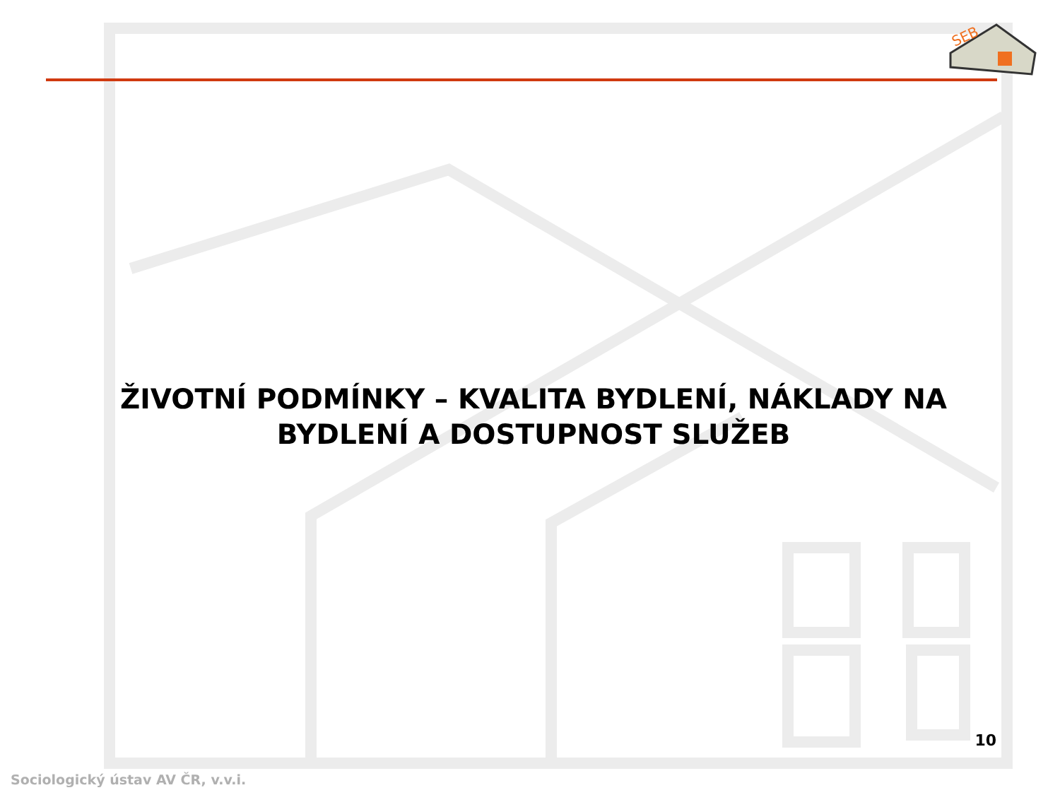SEB
ŽIVOTNÍ PODMÍNKY – KVALITA BYDLENÍ, NÁKLADY NA BYDLENÍ A DOSTUPNOST SLUŽEB
10
Sociologický ústav AV ČR, v.v.i.